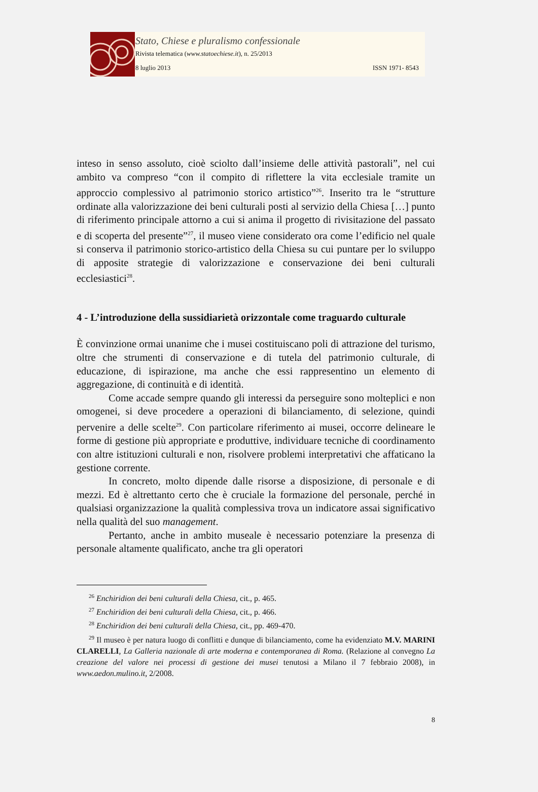Stato, Chiese e pluralismo confessionale
Rivista telematica (www.statoechiese.it), n. 25/2013
8 luglio 2013 ISSN 1971- 8543
inteso in senso assoluto, cioè sciolto dall’insieme delle attività pastorali”, nel cui ambito va compreso “con il compito di riflettere la vita ecclesiale tramite un approccio complessivo al patrimonio storico artistico”<sup>26</sup>. Inserito tra le “strutture ordinate alla valorizzazione dei beni culturali posti al servizio della Chiesa […] punto di riferimento principale attorno a cui si anima il progetto di rivisitazione del passato e di scoperta del presente”<sup>27</sup>, il museo viene considerato ora come l’edificio nel quale si conserva il patrimonio storico-artistico della Chiesa su cui puntare per lo sviluppo di apposite strategie di valorizzazione e conservazione dei beni culturali ecclesiastici<sup>28</sup>.
4 - L’introduzione della sussidiarietà orizzontale come traguardo culturale
È convinzione ormai unanime che i musei costituiscano poli di attrazione del turismo, oltre che strumenti di conservazione e di tutela del patrimonio culturale, di educazione, di ispirazione, ma anche che essi rappresentino un elemento di aggregazione, di continuità e di identità.
Come accade sempre quando gli interessi da perseguire sono molteplici e non omogenei, si deve procedere a operazioni di bilanciamento, di selezione, quindi pervenire a delle scelte<sup>29</sup>. Con particolare riferimento ai musei, occorre delineare le forme di gestione più appropriate e produttive, individuare tecniche di coordinamento con altre istituzioni culturali e non, risolvere problemi interpretativi che affaticano la gestione corrente.
In concreto, molto dipende dalle risorse a disposizione, di personale e di mezzi. Ed è altrettanto certo che è cruciale la formazione del personale, perché in qualsiasi organizzazione la qualità complessiva trova un indicatore assai significativo nella qualità del suo management.
Pertanto, anche in ambito museale è necessario potenziare la presenza di personale altamente qualificato, anche tra gli operatori
<sup>26</sup> Enchiridion dei beni culturali della Chiesa, cit., p. 465.
<sup>27</sup> Enchiridion dei beni culturali della Chiesa, cit., p. 466.
<sup>28</sup> Enchiridion dei beni culturali della Chiesa, cit., pp. 469-470.
<sup>29</sup> Il museo è per natura luogo di conflitti e dunque di bilanciamento, come ha evidenziato M.V. MARINI CLARELLI, La Galleria nazionale di arte moderna e contemporanea di Roma. (Relazione al convegno La creazione del valore nei processi di gestione dei musei tenutosi a Milano il 7 febbraio 2008), in www.aedon.mulino.it, 2/2008.
8